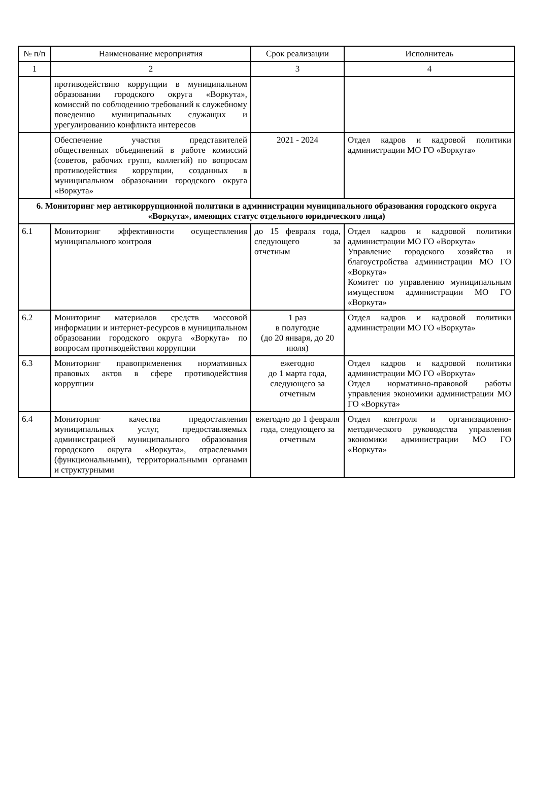| № п/п | Наименование мероприятия | Срок реализации | Исполнитель |
| --- | --- | --- | --- |
| 1 | 2 | 3 | 4 |
| | противодействию коррупции в муниципальном образовании городского округа «Воркута», комиссий по соблюдению требований к служебному поведению муниципальных служащих и урегулированию конфликта интересов | | |
| | Обеспечение участия представителей общественных объединений в работе комиссий (советов, рабочих групп, коллегий) по вопросам противодействия коррупции, созданных в муниципальном образовании городского округа «Воркута» | 2021 - 2024 | Отдел кадров и кадровой политики администрации МО ГО «Воркута» |
| 6. Мониторинг мер антикоррупционной политики в администрации муниципального образования городского округа «Воркута», имеющих статус отдельного юридического лица) | | | |
| 6.1 | Мониторинг эффективности осуществления муниципального контроля | до 15 февраля года, следующего за отчетным | Отдел кадров и кадровой политики администрации МО ГО «Воркута» Управление городского хозяйства и благоустройства администрации МО ГО «Воркута» Комитет по управлению муниципальным имуществом администрации МО ГО «Воркута» |
| 6.2 | Мониторинг материалов средств массовой информации и интернет-ресурсов в муниципальном образовании городского округа «Воркута» по вопросам противодействия коррупции | 1 раз в полугодие (до 20 января, до 20 июля) | Отдел кадров и кадровой политики администрации МО ГО «Воркута» |
| 6.3 | Мониторинг правоприменения нормативных правовых актов в сфере противодействия коррупции | ежегодно до 1 марта года, следующего за отчетным | Отдел кадров и кадровой политики администрации МО ГО «Воркута» Отдел нормативно-правовой работы управления экономики администрации МО ГО «Воркута» |
| 6.4 | Мониторинг качества предоставления муниципальных услуг, предоставляемых администрацией муниципального образования городского округа «Воркута», отраслевыми (функциональными), территориальными органами и структурными | ежегодно до 1 февраля года, следующего за отчетным | Отдел контроля и организационно-методического руководства управления экономики администрации МО ГО «Воркута» |